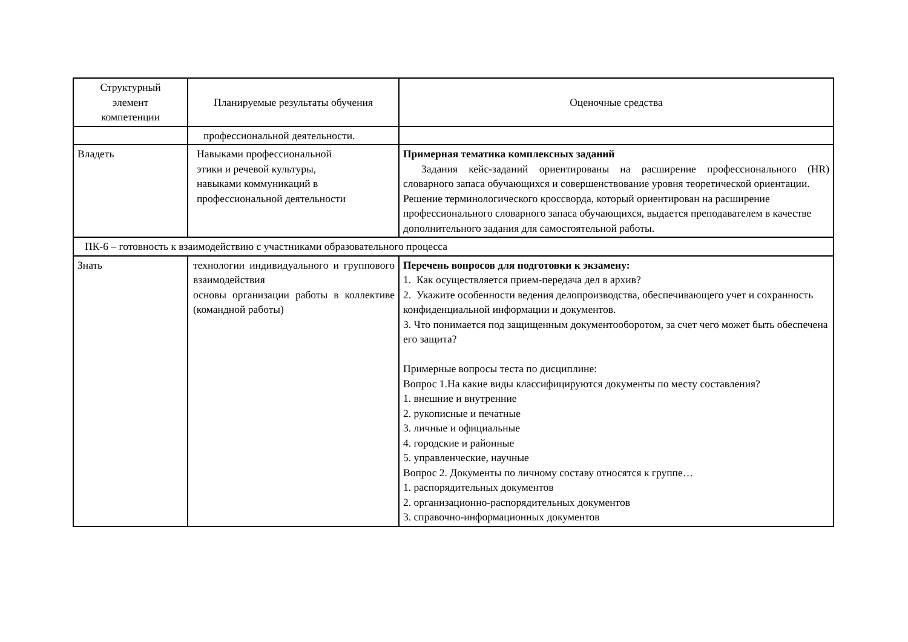| Структурный элемент компетенции | Планируемые результаты обучения | Оценочные средства |
| --- | --- | --- |
| | профессиональной деятельности. | |
| Владеть | Навыками профессиональной этики и речевой культуры, навыками коммуникаций в профессиональной деятельности | Примерная тематика комплексных заданий Задания кейс-заданий ориентированы на расширение профессионального (HR) словарного запаса обучающихся и совершенствование уровня теоретической ориентации. Решение терминологического кроссворда, который ориентирован на расширение профессионального словарного запаса обучающихся, выдается преподавателем в качестве дополнительного задания для самостоятельной работы. |
| ПК-6 – готовность к взаимодействию с участниками образовательного процесса | | |
| Знать | технологии индивидуального и группового взаимодействия основы организации работы в коллективе (командной работы) | Перечень вопросов для подготовки к экзамену: 1. Как осуществляется прием-передача дел в архив? 2. Укажите особенности ведения делопроизводства, обеспечивающего учет и сохранность конфиденциальной информации и документов. 3. Что понимается под защищенным документооборотом, за счет чего может быть обеспечена его защита? Примерные вопросы теста по дисциплине: Вопрос 1.На какие виды классифицируются документы по месту составления? 1. внешние и внутренние 2. рукописные и печатные 3. личные и официальные 4. городские и районные 5. управленческие, научные Вопрос 2. Документы по личному составу относятся к группе… 1. распорядительных документов 2. организационно-распорядительных документов 3. справочно-информационных документов |